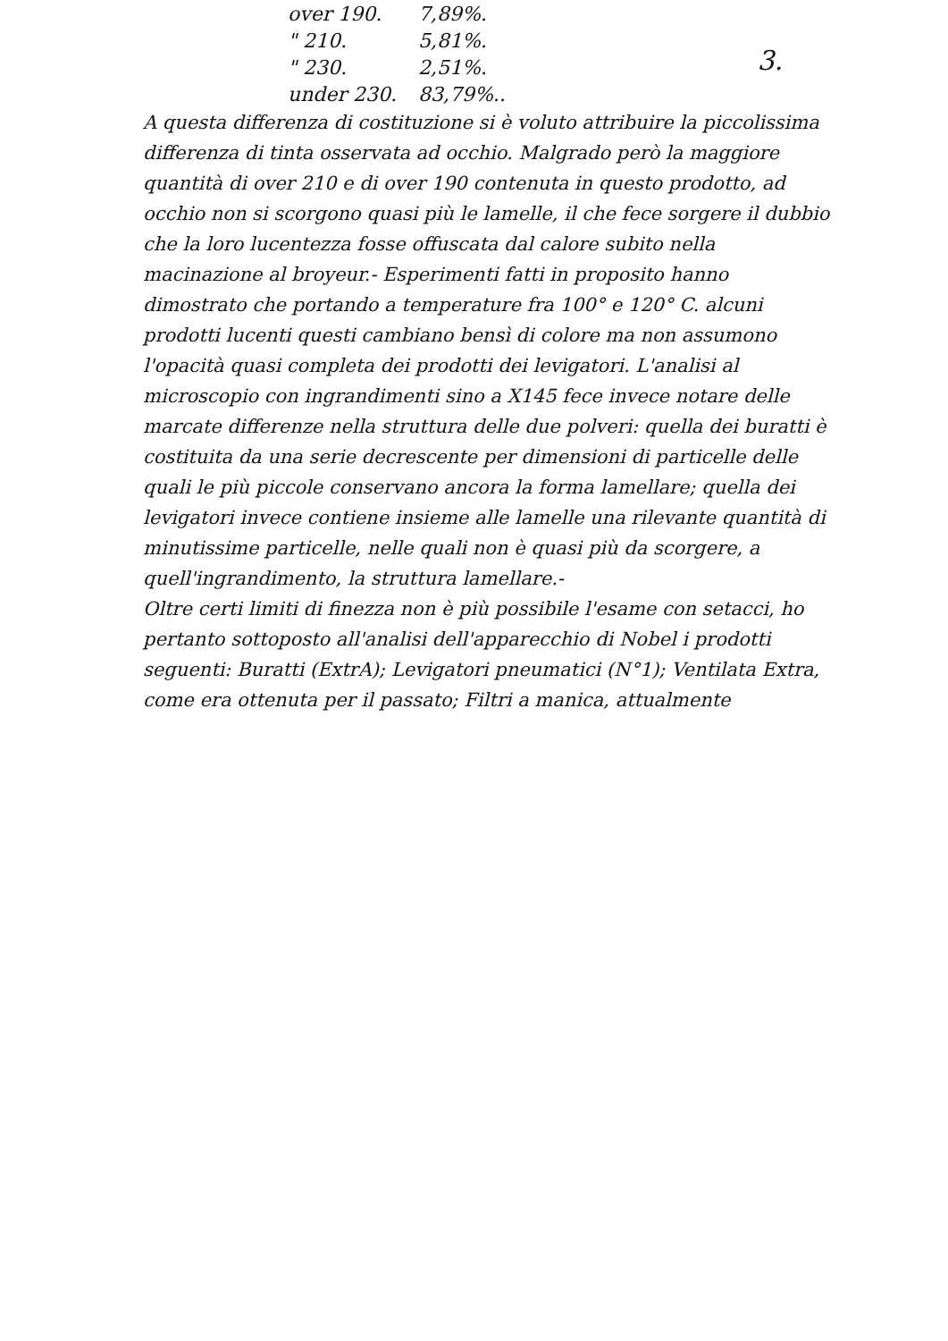3.
| over 190. | 7,89%. |
| " 210. | 5,81%. |
| " 230. | 2,51%. |
| under 230. | 83,79%.. |
A questa differenza di costituzione si è voluto attribuire la piccolissima differenza di tinta osservata ad occhio. Malgrado però la maggiore quantità di over 210 e di over 190 contenuta in questo prodotto, ad occhio non si scorgono quasi più le lamelle, il che fece sorgere il dubbio che la loro lucentezza fosse offuscata dal calore subito nella macinazione al broyeur.- Esperimenti fatti in proposito hanno dimostrato che portando a temperature fra 100° e 120° C. alcuni prodotti lucenti questi cambiano bensì di colore ma non assumono l'opacità quasi completa dei prodotti dei levigatori. L'analisi al microscopio con ingrandimenti sino a X145 fece invece notare delle marcate differenze nella struttura delle due polveri: quella dei buratti è costituita da una serie decrescente per dimensioni di particelle delle quali le più piccole conservano ancora la forma lamellare; quella dei levigatori invece contiene insieme alle lamelle una rilevante quantità di minutissime particelle, nelle quali non è quasi più da scorgere, a quell'ingrandimento, la struttura lamellare.-
Oltre certi limiti di finezza non è più possibile l'esame con setacci, ho pertanto sottoposto all'analisi dell'apparecchio di Nobel i prodotti seguenti: Buratti (ExtrA); Levigatori pneumatici (N°1); Ventilata Extra, come era ottenuta per il passato; Filtri a manica, attualmente